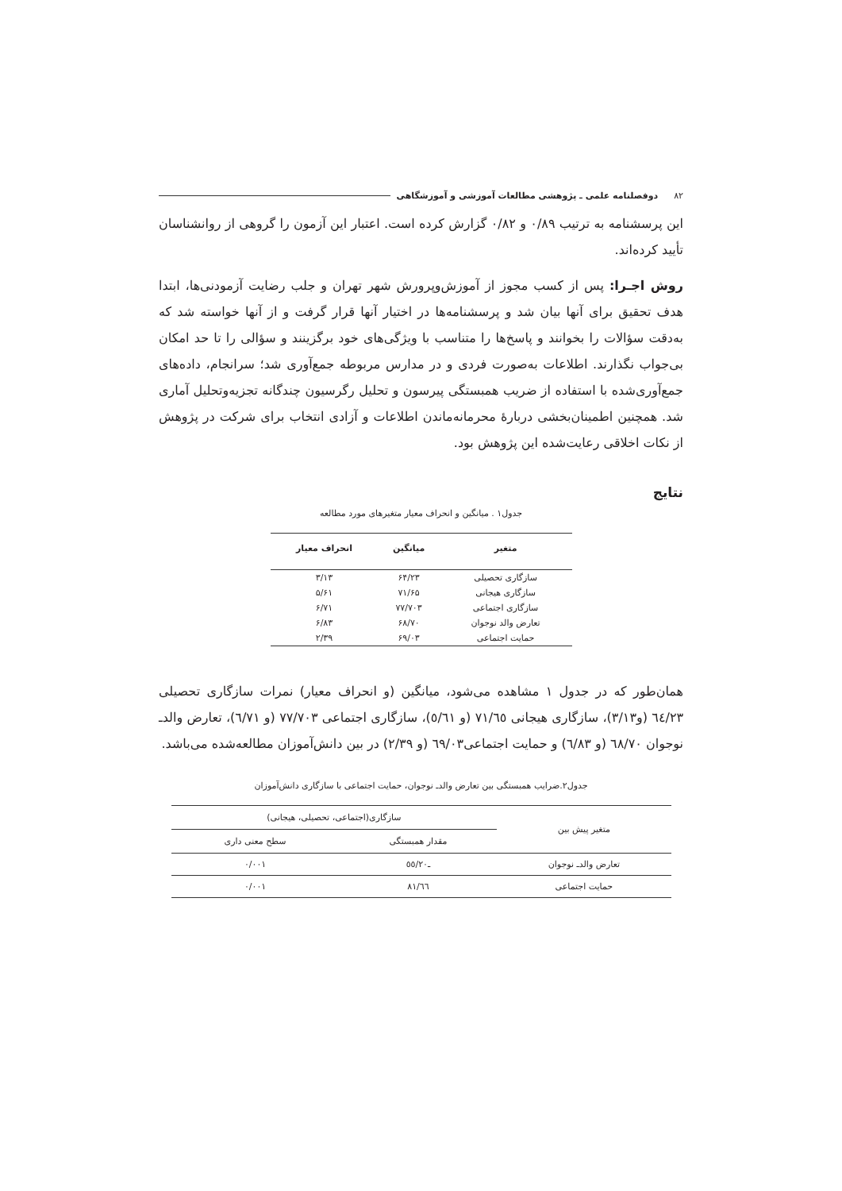۸۲ دوفصلنامه علمی ـ پژوهشی مطالعات آموزشی و آموزشگاهی
این پرسشنامه به ترتیب ۰/۸۹ و ۰/۸۲ گزارش کرده است. اعتبار این آزمون را گروهی از روانشناسان تأیید کرده‌اند.
روش اجـرا: پس از کسب مجوز از آموزش‌وپرورش شهر تهران و جلب رضایت آزمودنی‌ها، ابتدا هدف تحقیق برای آنها بیان شد و پرسشنامه‌ها در اختیار آنها قرار گرفت و از آنها خواسته شد که به‌دقت سؤالات را بخوانند و پاسخ‌ها را متناسب با ویژگی‌های خود برگزینند و سؤالی را تا حد امکان بی‌جواب نگذارند. اطلاعات به‌صورت فردی و در مدارس مربوطه جمع‌آوری شد؛ سرانجام، داده‌های جمع‌آوری‌شده با استفاده از ضریب همبستگی پیرسون و تحلیل رگرسیون چندگانه تجزیه‌وتحلیل آماری شد. همچنین اطمینان‌بخشی دربارهٔ محرمانه‌ماندن اطلاعات و آزادی انتخاب برای شرکت در پژوهش از نکات اخلاقی رعایت‌شده این پژوهش بود.
نتایج
جدول۱ . میانگین و انحراف معیار متغیرهای مورد مطالعه
| متغیر | میانگین | انحراف معیار |
| --- | --- | --- |
| سازگاری تحصیلی | ۶۴/۲۳ | ۳/۱۳ |
| سازگاری هیجانی | ۷۱/۶۵ | ۵/۶۱ |
| سازگاری اجتماعی | ۷۷/۷۰۳ | ۶/۷۱ |
| تعارض والد نوجوان | ۶۸/۷۰ | ۶/۸۳ |
| حمایت اجتماعی | ۶۹/۰۳ | ۲/۳۹ |
همان‌طور که در جدول ۱ مشاهده می‌شود، میانگین (و انحراف معیار) نمرات سازگاری تحصیلی ٦٤/٢٣ (و٣/١٣)، سازگاری هیجانی ٧١/٦٥ (و ٥/٦١)، سازگاری اجتماعی ٧٧/٧٠٣ (و ٦/٧١)، تعارض والدـ نوجوان ٦٨/٧٠ (و ٦/٨٣) و حمایت اجتماعی٦٩/٠٣ (و ٢/٣٩) در بین دانش‌آموزان مطالعه‌شده می‌باشد.
جدول۲.ضرایب همبستگی بین تعارض والدـ نوجوان، حمایت اجتماعی با سازگاری دانش‌آموزان
| متغیر پیش بین | سازگاری(اجتماعی، تحصیلی، هیجانی) | |
| --- | --- | --- |
| | مقدار همبستگی | سطح معنی داری |
| تعارض والدـ نوجوان | ـ٥٥/٢٠ | ٠/٠٠١ |
| حمایت اجتماعی | ٨١/٦٦ | ٠/٠٠١ |